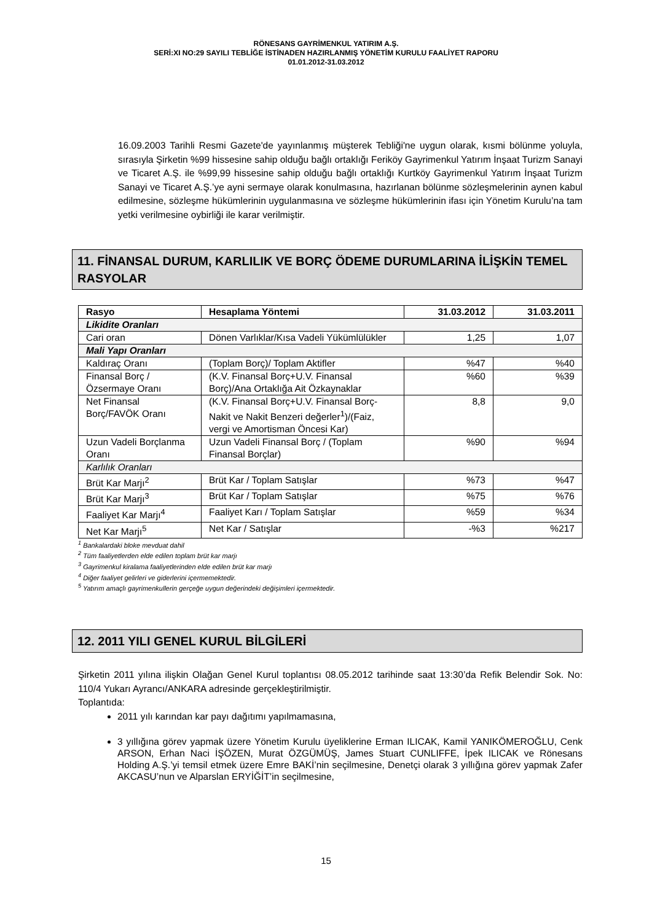RÖNESANS GAYRİMENKUL YATIRIM A.Ş.
SERİ:XI NO:29 SAYILI TEBLİĞE İSTİNADEN HAZIRLANMIŞ YÖNETİM KURULU FAALİYET RAPORU
01.01.2012-31.03.2012
16.09.2003 Tarihli Resmi Gazete'de yayınlanmış müşterek Tebliği'ne uygun olarak, kısmi bölünme yoluyla, sırasıyla Şirketin %99 hissesine sahip olduğu bağlı ortaklığı Feriköy Gayrimenkul Yatırım İnşaat Turizm Sanayi ve Ticaret A.Ş. ile %99,99 hissesine sahip olduğu bağlı ortaklığı Kurtköy Gayrimenkul Yatırım İnşaat Turizm Sanayi ve Ticaret A.Ş.’ye ayni sermaye olarak konulmasına, hazırlanan bölünme sözleşmelerinin aynen kabul edilmesine, sözleşme hükümlerinin uygulanmasına ve sözleşme hükümlerinin ifası için Yönetim Kurulu’na tam yetki verilmesine oybirliği ile karar verilmiştir.
11. FİNANSAL DURUM, KARLILIK VE BORÇ ÖDEME DURUMLARINA İLİŞKİN TEMEL RASYOLAR
| Rasyo | Hesaplama Yöntemi | 31.03.2012 | 31.03.2011 |
| --- | --- | --- | --- |
| Likidite Oranları | | | |
| Cari oran | Dönen Varlıklar/Kısa Vadeli Yükümlülükler | 1,25 | 1,07 |
| Mali Yapı Oranları | | | |
| Kaldıraç Oranı | (Toplam Borç)/ Toplam Aktifler | %47 | %40 |
| Finansal Borç / Özsermaye Oranı | (K.V. Finansal Borç+U.V. Finansal Borç)/Ana Ortaklığa Ait Özkaynaklar | %60 | %39 |
| Net Finansal Borç/FAVÖK Oranı | (K.V. Finansal Borç+U.V. Finansal Borç-Nakit ve Nakit Benzeri değerler<sup>1</sup>)/(Faiz, vergi ve Amortisman Öncesi Kar) | 8,8 | 9,0 |
| Uzun Vadeli Borçlanma Oranı | Uzun Vadeli Finansal Borç / (Toplam Finansal Borçlar) | %90 | %94 |
| Karlılık Oranları | | | |
| Brüt Kar Marjı<sup>2</sup> | Brüt Kar / Toplam Satışlar | %73 | %47 |
| Brüt Kar Marjı<sup>3</sup> | Brüt Kar / Toplam Satışlar | %75 | %76 |
| Faaliyet Kar Marjı<sup>4</sup> | Faaliyet Karı / Toplam Satışlar | %59 | %34 |
| Net Kar Marjı<sup>5</sup> | Net Kar / Satışlar | -%3 | %217 |
<sup>1</sup> Bankalardaki bloke mevduat dahil
<sup>2</sup> Tüm faaliyetlerden elde edilen toplam brüt kar marjı
<sup>3</sup> Gayrimenkul kiralama faaliyetlerinden elde edilen brüt kar marjı
<sup>4</sup> Diğer faaliyet gelirleri ve giderlerini içermemektedir.
<sup>5</sup> Yatırım amaçlı gayrimenkullerin gerçeğe uygun değerindeki değişimleri içermektedir.
12. 2011 YILI GENEL KURUL BİLGİLERİ
Şirketin 2011 yılına ilişkin Olağan Genel Kurul toplantısı 08.05.2012 tarihinde saat 13:30’da Refik Belendir Sok. No: 110/4 Yukarı Ayrancı/ANKARA adresinde gerçekleştirilmiştir.
Toplantıda:
2011 yılı karından kar payı dağıtımı yapılmamasına,
3 yıllığına görev yapmak üzere Yönetim Kurulu üyeliklerine Erman ILICAK, Kamil YANIKÖMEROĞLU, Cenk ARSON, Erhan Naci İŞÖZEN, Murat ÖZGÜMÜŞ, James Stuart CUNLIFFE, İpek ILICAK ve Rönesans Holding A.Ş.’yi temsil etmek üzere Emre BAKİ’nin seçilmesine, Denetçi olarak 3 yıllığına görev yapmak Zafer AKCASU’nun ve Alparslan ERYİĞİT’in seçilmesine,
15